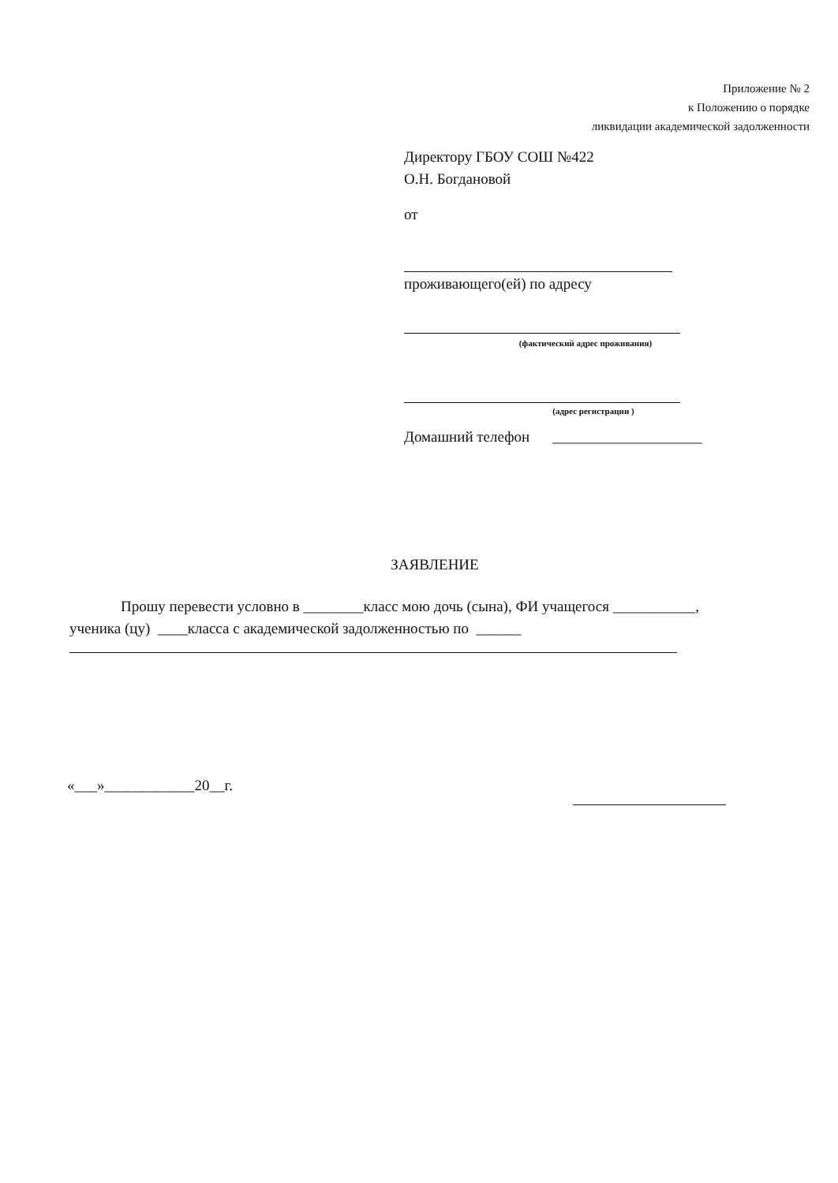Приложение № 2
к Положению о порядке
ликвидации академической задолженности
Директору ГБОУ СОШ №422
О.Н. Богдановой
от
проживающего(ей) по адресу
(фактический адрес проживания)
(адрес регистрации )
Домашний телефон ____________________
ЗАЯВЛЕНИЕ
Прошу перевести условно в ________класс мою дочь (сына), ФИ учащегося ___________,
ученика (цу) ____класса с академической задолженностью по ______
«___»____________20__г.